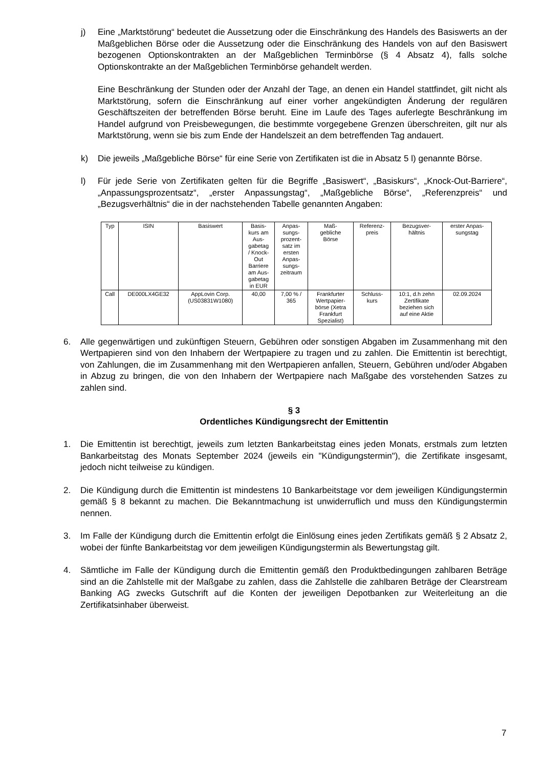j) Eine „Marktstörung“ bedeutet die Aussetzung oder die Einschränkung des Handels des Basiswerts an der Maßgeblichen Börse oder die Aussetzung oder die Einschränkung des Handels von auf den Basiswert bezogenen Optionskontrakten an der Maßgeblichen Terminbörse (§ 4 Absatz 4), falls solche Optionskontrakte an der Maßgeblichen Terminbörse gehandelt werden.
Eine Beschränkung der Stunden oder der Anzahl der Tage, an denen ein Handel stattfindet, gilt nicht als Marktstörung, sofern die Einschränkung auf einer vorher angekündigten Änderung der regulären Geschäftszeiten der betreffenden Börse beruht. Eine im Laufe des Tages auferlegte Beschränkung im Handel aufgrund von Preisbewegungen, die bestimmte vorgegebene Grenzen überschreiten, gilt nur als Marktstörung, wenn sie bis zum Ende der Handelszeit an dem betreffenden Tag andauert.
k) Die jeweils „Maßgebliche Börse“ für eine Serie von Zertifikaten ist die in Absatz 5 l) genannte Börse.
l) Für jede Serie von Zertifikaten gelten für die Begriffe „Basiswert“, „Basiskurs“, „Knock-Out-Barriere“, „Anpassungsprozentsatz“, „erster Anpassungstag“, „Maßgebliche Börse“, „Referenzpreis“ und „Bezugsverhältnis“ die in der nachstehenden Tabelle genannten Angaben:
| Typ | ISIN | Basiswert | Basis- kurs am Aus- gabetag / Knock- Out Barriere am Aus- gabetag in EUR | Anpas- sungs- prozent- satz im ersten Anpas- sungs- zeitraum | Maß- gebliche Börse | Referenz- preis | Bezugsver- hältnis | erster Anpas- sungstag |
| Call | DE000LX4GE32 | AppLovin Corp. (US03831W1080) | 40,00 | 7,00 % / 365 | Frankfurter Wertpapier- börse (Xetra Frankfurt Spezialist) | Schluss- kurs | 10:1, d.h zehn Zertifikate beziehen sich auf eine Aktie | 02.09.2024 |
6. Alle gegenwärtigen und zukünftigen Steuern, Gebühren oder sonstigen Abgaben im Zusammenhang mit den Wertpapieren sind von den Inhabern der Wertpapiere zu tragen und zu zahlen. Die Emittentin ist berechtigt, von Zahlungen, die im Zusammenhang mit den Wertpapieren anfallen, Steuern, Gebühren und/oder Abgaben in Abzug zu bringen, die von den Inhabern der Wertpapiere nach Maßgabe des vorstehenden Satzes zu zahlen sind.
§ 3
Ordentliches Kündigungsrecht der Emittentin
1. Die Emittentin ist berechtigt, jeweils zum letzten Bankarbeitstag eines jeden Monats, erstmals zum letzten Bankarbeitstag des Monats September 2024 (jeweils ein "Kündigungstermin"), die Zertifikate insgesamt, jedoch nicht teilweise zu kündigen.
2. Die Kündigung durch die Emittentin ist mindestens 10 Bankarbeitstage vor dem jeweiligen Kündigungstermin gemäß § 8 bekannt zu machen. Die Bekanntmachung ist unwiderruflich und muss den Kündigungstermin nennen.
3. Im Falle der Kündigung durch die Emittentin erfolgt die Einlösung eines jeden Zertifikats gemäß § 2 Absatz 2, wobei der fünfte Bankarbeitstag vor dem jeweiligen Kündigungstermin als Bewertungstag gilt.
4. Sämtliche im Falle der Kündigung durch die Emittentin gemäß den Produktbedingungen zahlbaren Beträge sind an die Zahlstelle mit der Maßgabe zu zahlen, dass die Zahlstelle die zahlbaren Beträge der Clearstream Banking AG zwecks Gutschrift auf die Konten der jeweiligen Depotbanken zur Weiterleitung an die Zertifikatsinhaber überweist.
7